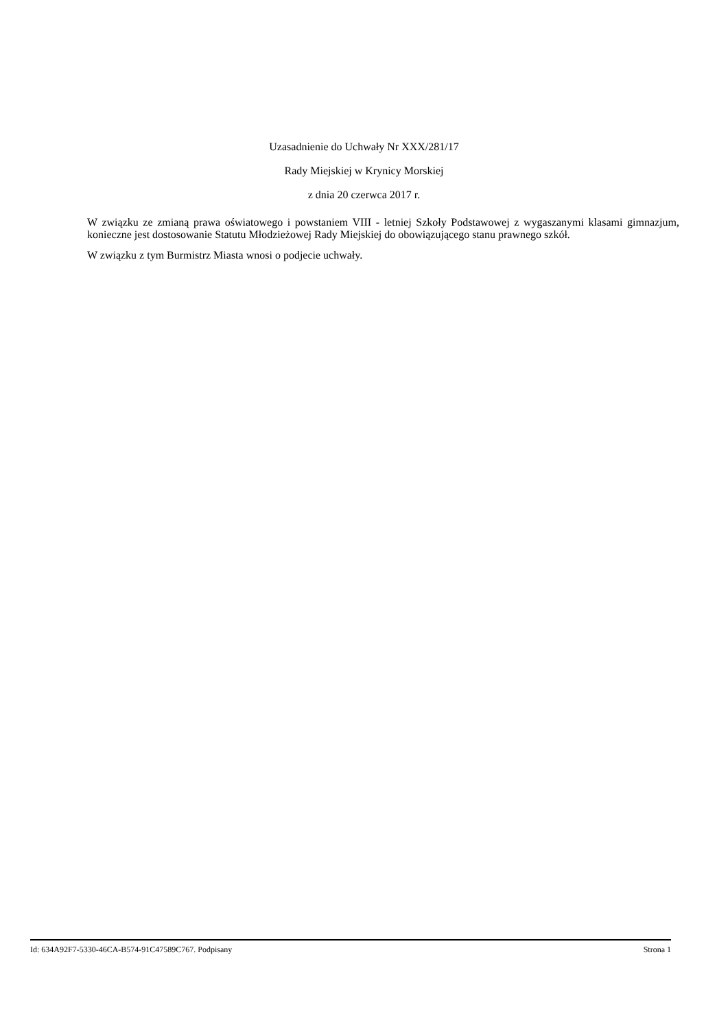Uzasadnienie do Uchwały Nr XXX/281/17
Rady Miejskiej w Krynicy Morskiej
z dnia 20 czerwca 2017 r.
W związku ze zmianą prawa oświatowego i powstaniem VIII - letniej Szkoły Podstawowej z wygaszanymi klasami gimnazjum, konieczne jest dostosowanie Statutu Młodzieżowej Rady Miejskiej do obowiązującego stanu prawnego szkół.
W związku z tym Burmistrz Miasta wnosi o podjecie uchwały.
Id: 634A92F7-5330-46CA-B574-91C47589C767. Podpisany Strona 1